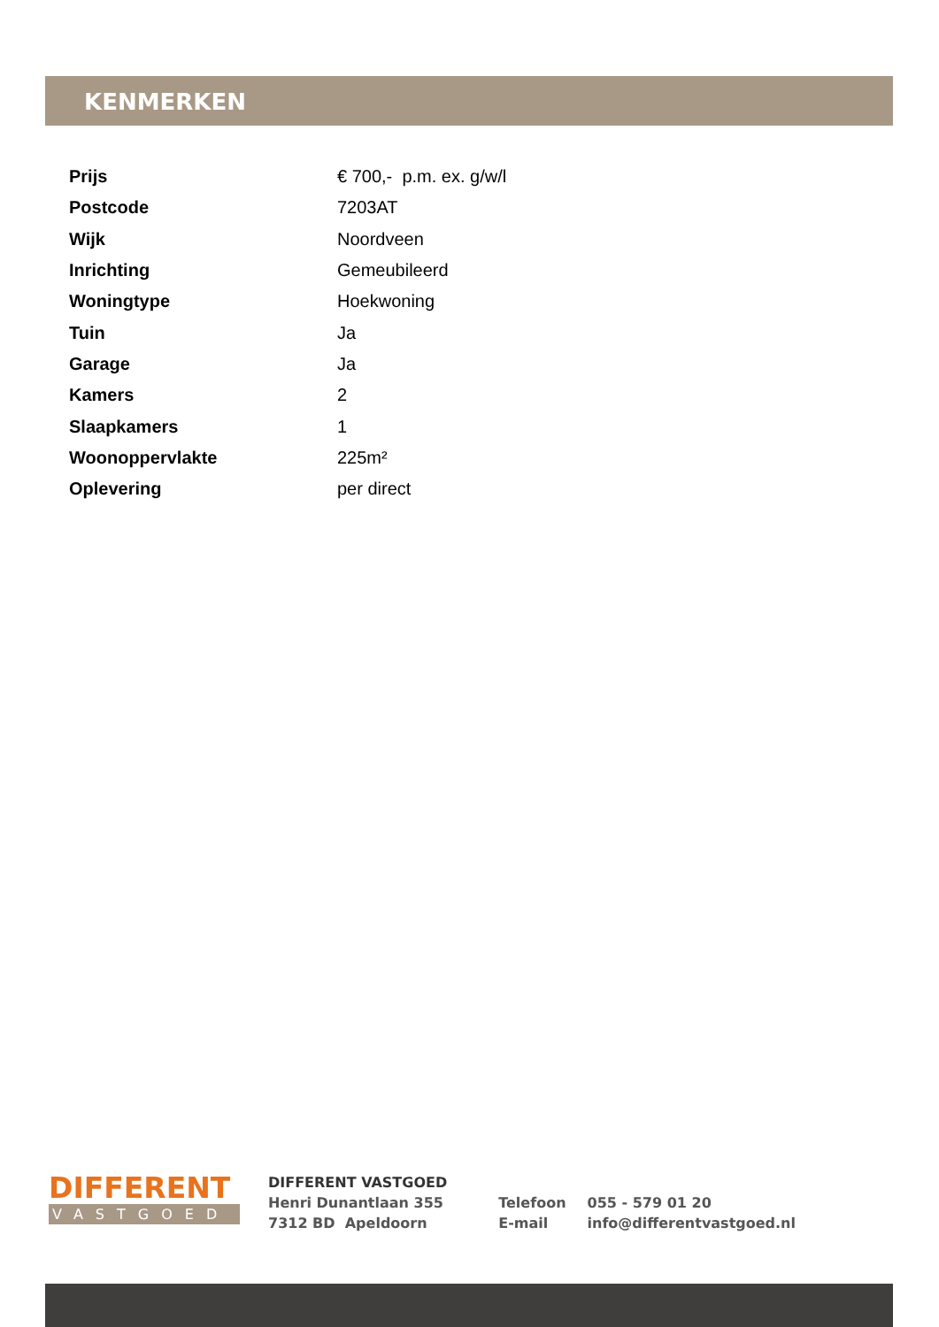KENMERKEN
| Prijs | € 700,- p.m. ex. g/w/l |
| Postcode | 7203AT |
| Wijk | Noordveen |
| Inrichting | Gemeubileerd |
| Woningtype | Hoekwoning |
| Tuin | Ja |
| Garage | Ja |
| Kamers | 2 |
| Slaapkamers | 1 |
| Woonoppervlakte | 225m² |
| Oplevering | per direct |
DIFFERENT
VASTGOED
DIFFERENT VASTGOED
Henri Dunantlaan 355
7312 BD Apeldoorn
Telefoon
E-mail
055 - 579 01 20
info@differentvastgoed.nl